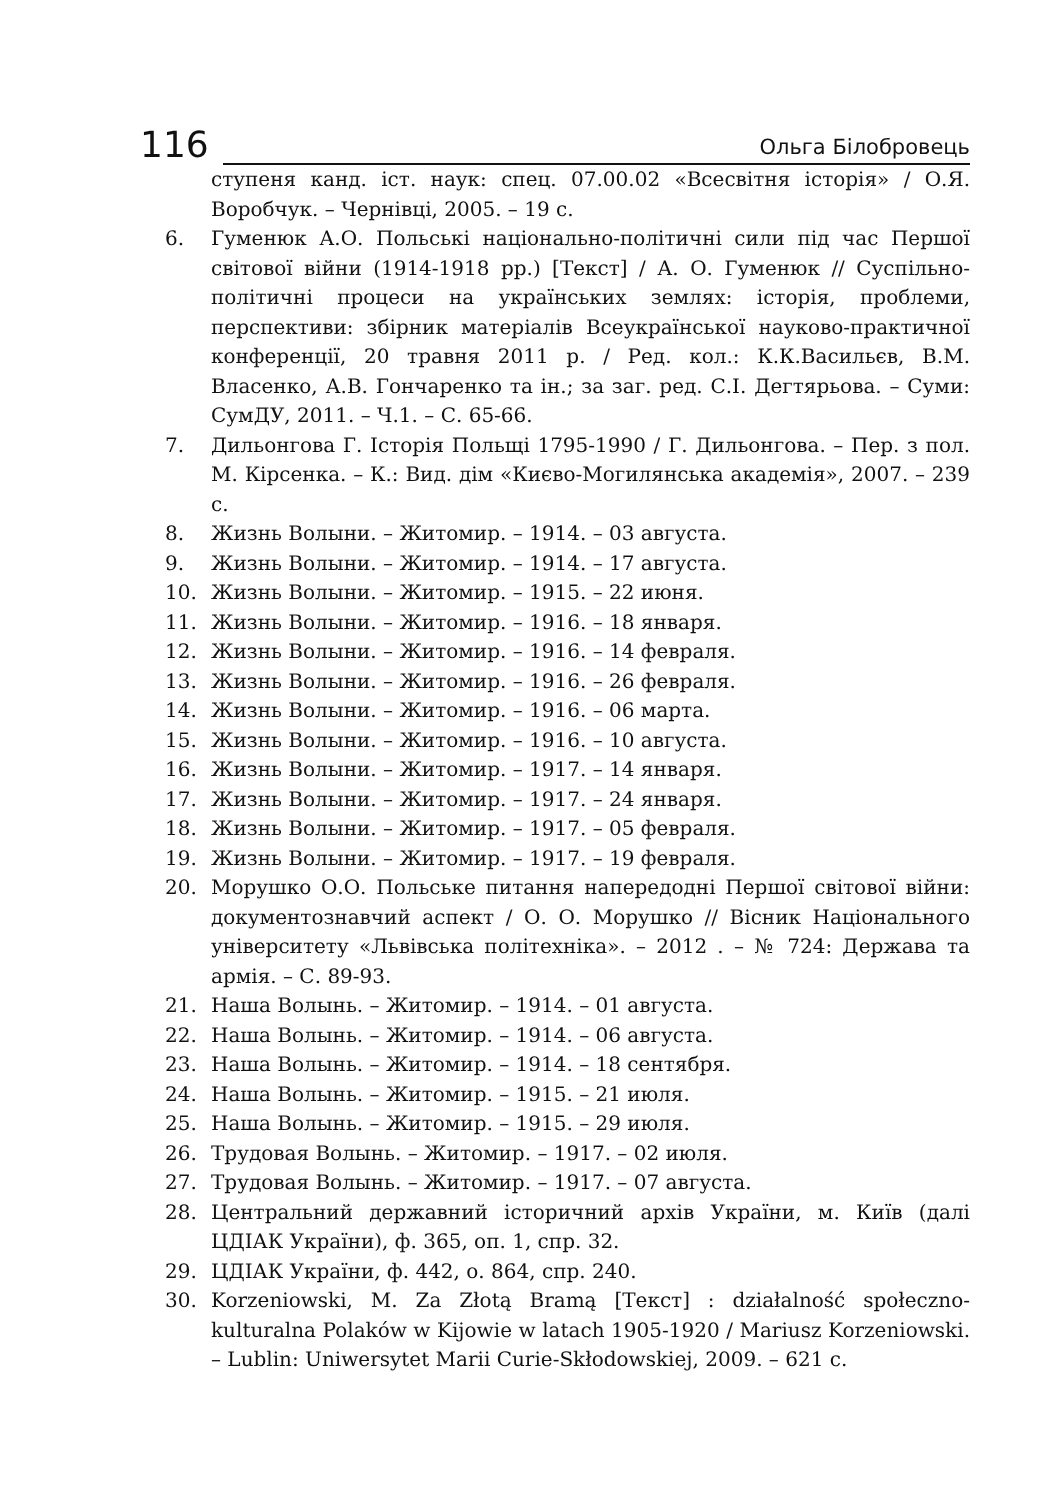116
Ольга Білобровець
ступеня канд. іст. наук: спец. 07.00.02 «Всесвітня історія» / О.Я. Воробчук. – Чернівці, 2005. – 19 с.
6. Гуменюк А.О. Польські національно-політичні сили під час Першої світової війни (1914-1918 рр.) [Текст] / А. О. Гуменюк // Суспільно-політичні процеси на українських землях: історія, проблеми, перспективи: збірник матеріалів Всеукраїнської науково-практичної конференції, 20 травня 2011 р. / Ред. кол.: К.К.Васильєв, В.М. Власенко, А.В. Гончаренко та ін.; за заг. ред. С.І. Дегтярьова. – Суми: СумДУ, 2011. – Ч.1. – С. 65-66.
7. Дильонгова Г. Історія Польщі 1795-1990 / Г. Дильонгова. – Пер. з пол. М. Кірсенка. – К.: Вид. дім «Києво-Могилянська академія», 2007. – 239 с.
8. Жизнь Волыни. – Житомир. – 1914. – 03 августа.
9. Жизнь Волыни. – Житомир. – 1914. – 17 августа.
10. Жизнь Волыни. – Житомир. – 1915. – 22 июня.
11. Жизнь Волыни. – Житомир. – 1916. – 18 января.
12. Жизнь Волыни. – Житомир. – 1916. – 14 февраля.
13. Жизнь Волыни. – Житомир. – 1916. – 26 февраля.
14. Жизнь Волыни. – Житомир. – 1916. – 06 марта.
15. Жизнь Волыни. – Житомир. – 1916. – 10 августа.
16. Жизнь Волыни. – Житомир. – 1917. – 14 января.
17. Жизнь Волыни. – Житомир. – 1917. – 24 января.
18. Жизнь Волыни. – Житомир. – 1917. – 05 февраля.
19. Жизнь Волыни. – Житомир. – 1917. – 19 февраля.
20. Морушко О.О. Польське питання напередодні Першої світової війни: документознавчий аспект / О. О. Морушко // Вісник Національного університету «Львівська політехніка». – 2012 . – № 724: Держава та армія. – С. 89-93.
21. Наша Волынь. – Житомир. – 1914. – 01 августа.
22. Наша Волынь. – Житомир. – 1914. – 06 августа.
23. Наша Волынь. – Житомир. – 1914. – 18 сентября.
24. Наша Волынь. – Житомир. – 1915. – 21 июля.
25. Наша Волынь. – Житомир. – 1915. – 29 июля.
26. Трудовая Волынь. – Житомир. – 1917. – 02 июля.
27. Трудовая Волынь. – Житомир. – 1917. – 07 августа.
28. Центральний державний історичний архів України, м. Київ (далі ЦДІАК України), ф. 365, оп. 1, спр. 32.
29. ЦДІАК України, ф. 442, о. 864, спр. 240.
30. Korzeniowski, M. Za Złotą Bramą [Текст] : działalność społeczno-kulturalna Polaków w Kijowie w latach 1905-1920 / Mariusz Korzeniowski. – Lublin: Uniwersytet Marii Curie-Skłodowskiej, 2009. – 621 с.